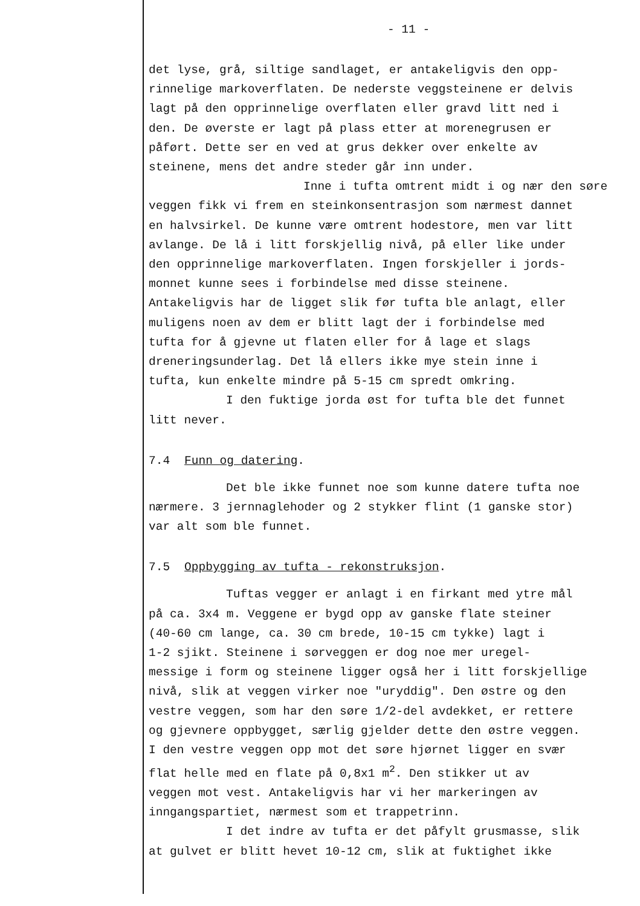- 11 -
det lyse, grå, siltige sandlaget, er antakeligvis den opp- rinnelige markoverflaten. De nederste veggsteinene er delvis lagt på den opprinnelige overflaten eller gravd litt ned i den. De øverste er lagt på plass etter at morenegrusen er påført. Dette ser en ved at grus dekker over enkelte av steinene, mens det andre steder går inn under.
Inne i tufta omtrent midt i og nær den søre veggen fikk vi frem en steinkonsentrasjon som nærmest dannet en halvsirkel. De kunne være omtrent hodestore, men var litt avlange. De lå i litt forskjellig nivå, på eller like under den opprinnelige markoverflaten. Ingen forskjeller i jords- monnet kunne sees i forbindelse med disse steinene. Antakeligvis har de ligget slik før tufta ble anlagt, eller muligens noen av dem er blitt lagt der i forbindelse med tufta for å gjevne ut flaten eller for å lage et slags dreneringsunderlag. Det lå ellers ikke mye stein inne i tufta, kun enkelte mindre på 5-15 cm spredt omkring.
I den fuktige jorda øst for tufta ble det funnet litt never.
7.4 Funn og datering.
Det ble ikke funnet noe som kunne datere tufta noe nærmere. 3 jernnaglehoder og 2 stykker flint (1 ganske stor) var alt som ble funnet.
7.5 Oppbygging av tufta - rekonstruksjon.
Tuftas vegger er anlagt i en firkant med ytre mål på ca. 3x4 m. Veggene er bygd opp av ganske flate steiner (40-60 cm lange, ca. 30 cm brede, 10-15 cm tykke) lagt i 1-2 sjikt. Steinene i sørveggen er dog noe mer uregel- messige i form og steinene ligger også her i litt forskjellige nivå, slik at veggen virker noe "uryddig". Den østre og den vestre veggen, som har den søre 1/2-del avdekket, er rettere og gjevnere oppbygget, særlig gjelder dette den østre veggen. I den vestre veggen opp mot det søre hjørnet ligger en svær flat helle med en flate på 0,8x1 m<sup>2</sup>. Den stikker ut av veggen mot vest. Antakeligvis har vi her markeringen av inngangspartiet, nærmest som et trappetrinn.
I det indre av tufta er det påfylt grusmasse, slik at gulvet er blitt hevet 10-12 cm, slik at fuktighet ikke